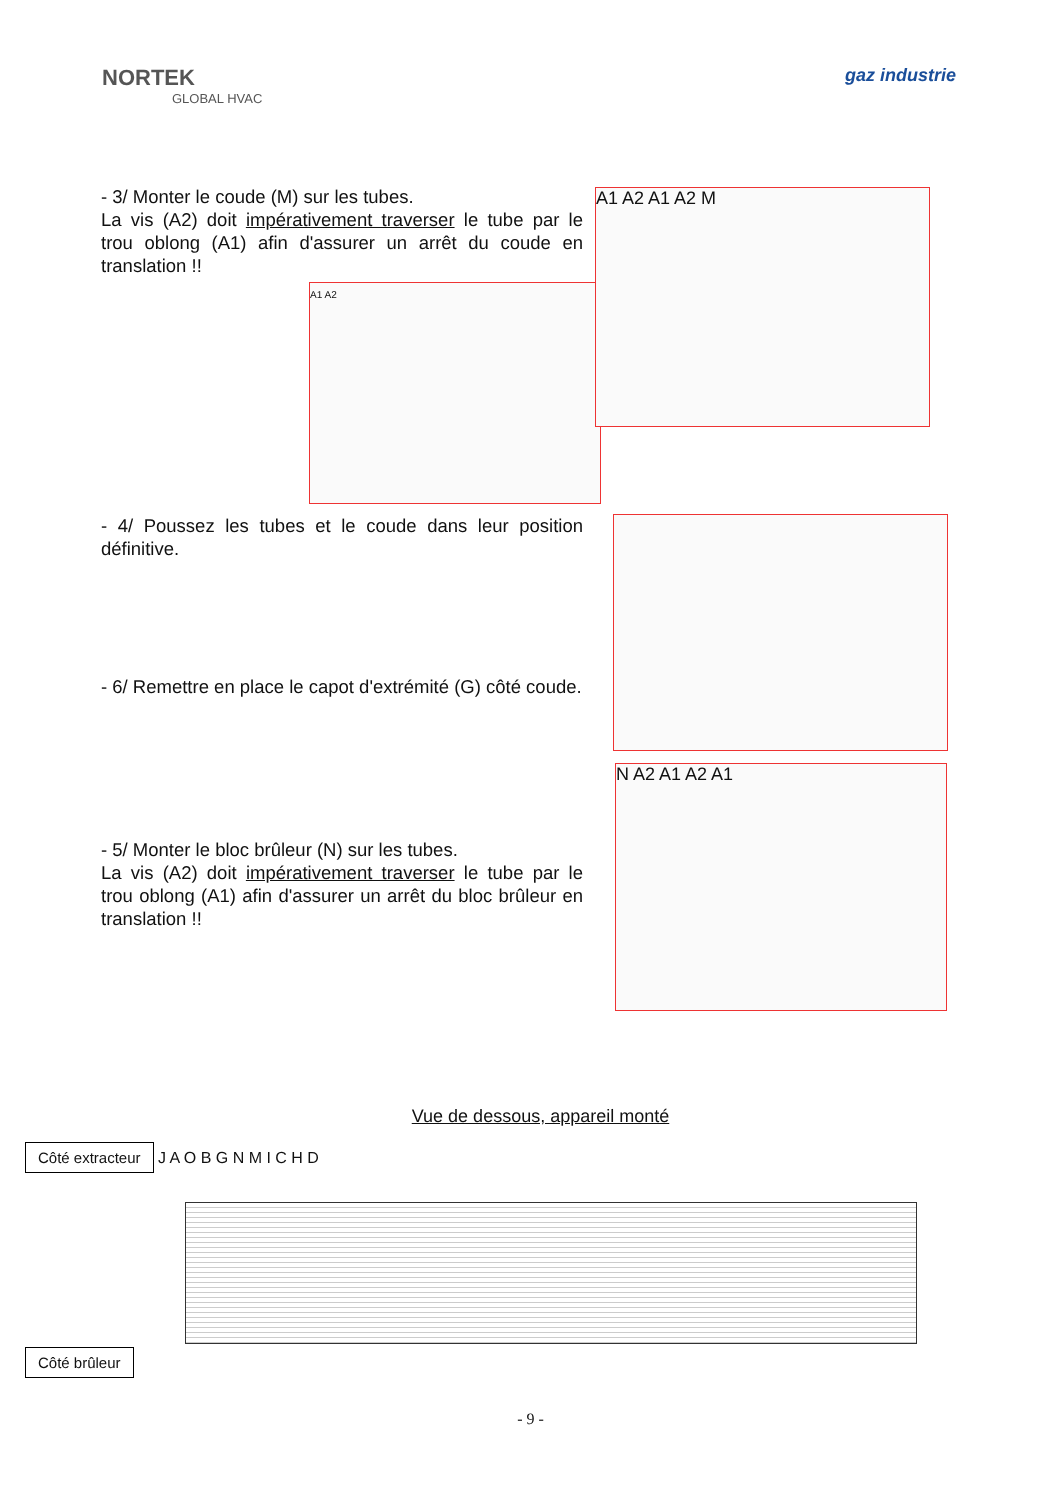NORTEK
GLOBAL HVAC
gaz industrie
- 3/ Monter le coude (M) sur les tubes.
La vis (A2) doit impérativement traverser le tube par le trou oblong (A1) afin d'assurer un arrêt du coude en translation !!
A1 A2
A1 A2 A1 A2 M
- 4/ Poussez les tubes et le coude dans leur position définitive.
- 6/ Remettre en place le capot d'extrémité (G) côté coude.
- 5/ Monter le bloc brûleur (N) sur les tubes.
La vis (A2) doit impérativement traverser le tube par le trou oblong (A1) afin d'assurer un arrêt du bloc brûleur en translation !!
N A2 A1 A2 A1
Vue de dessous, appareil monté
Côté extracteur J A O B G N M I C H D
Côté brûleur
- 9 -